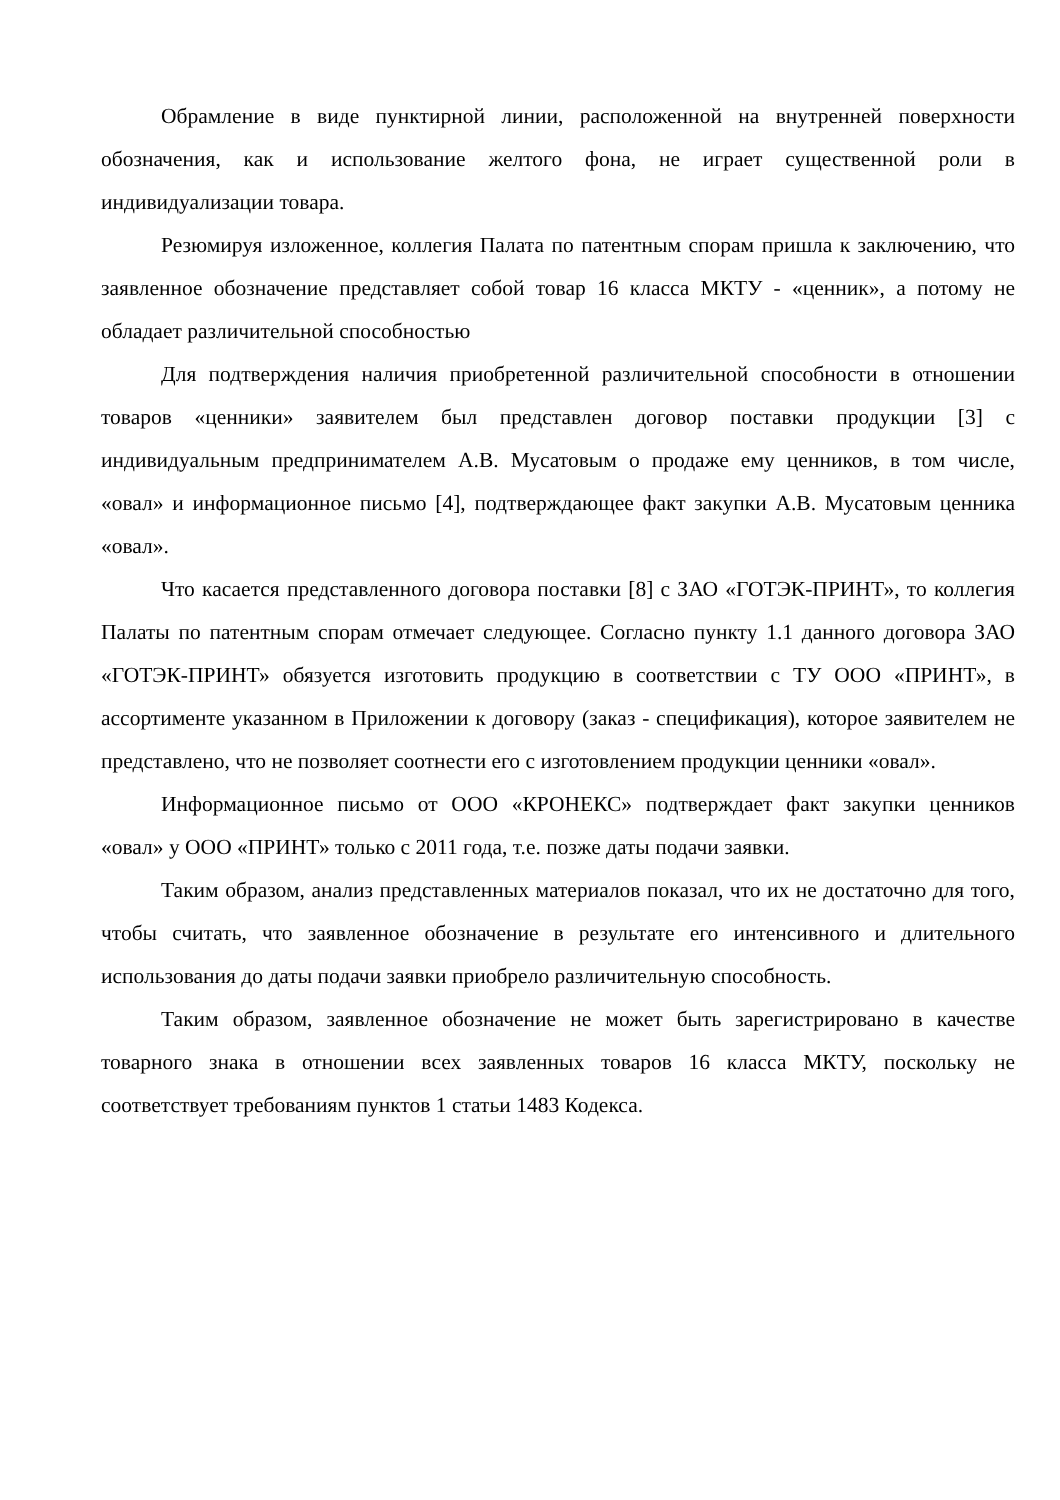Обрамление в виде пунктирной линии, расположенной на внутренней поверхности обозначения, как и использование желтого фона, не играет существенной роли в индивидуализации товара.
Резюмируя изложенное, коллегия Палата по патентным спорам пришла к заключению, что заявленное обозначение представляет собой товар 16 класса МКТУ - «ценник», а потому не обладает различительной способностью
Для подтверждения наличия приобретенной различительной способности в отношении товаров «ценники» заявителем был представлен договор поставки продукции [3] с индивидуальным предпринимателем А.В. Мусатовым о продаже ему ценников, в том числе, «овал» и информационное письмо [4], подтверждающее факт закупки А.В. Мусатовым ценника «овал».
Что касается представленного договора поставки [8] с ЗАО «ГОТЭК-ПРИНТ», то коллегия Палаты по патентным спорам отмечает следующее. Согласно пункту 1.1 данного договора ЗАО «ГОТЭК-ПРИНТ» обязуется изготовить продукцию в соответствии с ТУ ООО «ПРИНТ», в ассортименте указанном в Приложении к договору (заказ - спецификация), которое заявителем не представлено, что не позволяет соотнести его с изготовлением продукции ценники «овал».
Информационное письмо от ООО «КРОНЕКС» подтверждает факт закупки ценников «овал» у ООО «ПРИНТ» только с 2011 года, т.е. позже даты подачи заявки.
Таким образом, анализ представленных материалов показал, что их не достаточно для того, чтобы считать, что заявленное обозначение в результате его интенсивного и длительного использования до даты подачи заявки приобрело различительную способность.
Таким образом, заявленное обозначение не может быть зарегистрировано в качестве товарного знака в отношении всех заявленных товаров 16 класса МКТУ, поскольку не соответствует требованиям пунктов 1 статьи 1483 Кодекса.